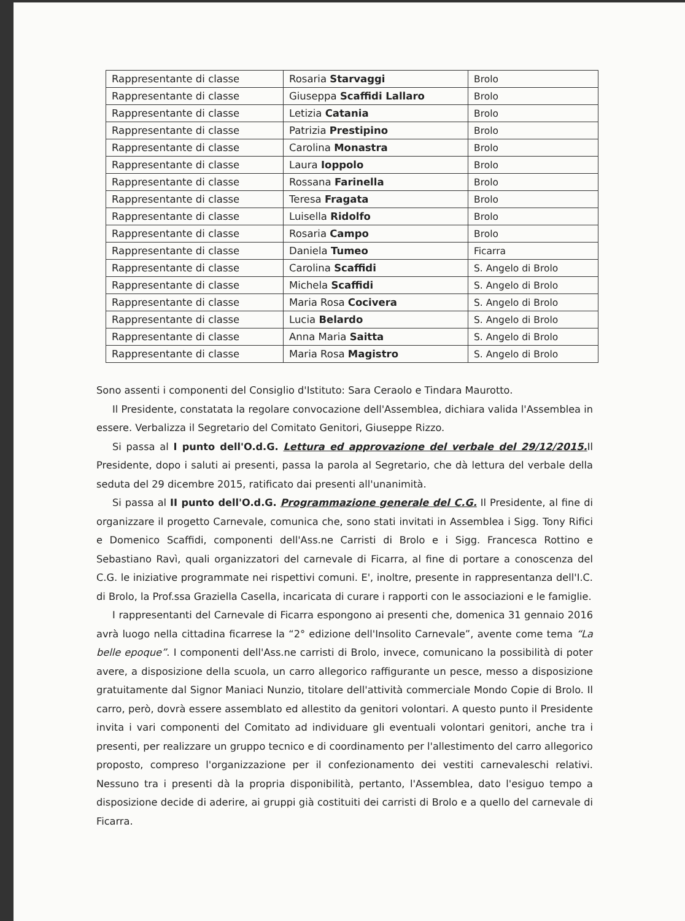| Rappresentante di classe | Rosaria Starvaggi | Brolo |
| Rappresentante di classe | Giuseppa Scaffidi Lallaro | Brolo |
| Rappresentante di classe | Letizia Catania | Brolo |
| Rappresentante di classe | Patrizia Prestipino | Brolo |
| Rappresentante di classe | Carolina Monastra | Brolo |
| Rappresentante di classe | Laura Ioppolo | Brolo |
| Rappresentante di classe | Rossana Farinella | Brolo |
| Rappresentante di classe | Teresa Fragata | Brolo |
| Rappresentante di classe | Luisella Ridolfo | Brolo |
| Rappresentante di classe | Rosaria Campo | Brolo |
| Rappresentante di classe | Daniela Tumeo | Ficarra |
| Rappresentante di classe | Carolina Scaffidi | S. Angelo di Brolo |
| Rappresentante di classe | Michela Scaffidi | S. Angelo di Brolo |
| Rappresentante di classe | Maria Rosa Cocivera | S. Angelo di Brolo |
| Rappresentante di classe | Lucia Belardo | S. Angelo di Brolo |
| Rappresentante di classe | Anna Maria Saitta | S. Angelo di Brolo |
| Rappresentante di classe | Maria Rosa Magistro | S. Angelo di Brolo |
Sono assenti i componenti del Consiglio d'Istituto: Sara Ceraolo e Tindara Maurotto.
Il Presidente, constatata la regolare convocazione dell'Assemblea, dichiara valida l'Assemblea in essere. Verbalizza il Segretario del Comitato Genitori, Giuseppe Rizzo.
Si passa al I punto dell'O.d.G. Lettura ed approvazione del verbale del 29/12/2015. Il Presidente, dopo i saluti ai presenti, passa la parola al Segretario, che dà lettura del verbale della seduta del 29 dicembre 2015, ratificato dai presenti all'unanimità.
Si passa al II punto dell'O.d.G. Programmazione generale del C.G. Il Presidente, al fine di organizzare il progetto Carnevale, comunica che, sono stati invitati in Assemblea i Sigg. Tony Rifici e Domenico Scaffidi, componenti dell'Ass.ne Carristi di Brolo e i Sigg. Francesca Rottino e Sebastiano Ravì, quali organizzatori del carnevale di Ficarra, al fine di portare a conoscenza del C.G. le iniziative programmate nei rispettivi comuni. E', inoltre, presente in rappresentanza dell'I.C. di Brolo, la Prof.ssa Graziella Casella, incaricata di curare i rapporti con le associazioni e le famiglie.
I rappresentanti del Carnevale di Ficarra espongono ai presenti che, domenica 31 gennaio 2016 avrà luogo nella cittadina ficarrese la “2° edizione dell'Insolito Carnevale”, avente come tema “La belle epoque”. I componenti dell'Ass.ne carristi di Brolo, invece, comunicano la possibilità di poter avere, a disposizione della scuola, un carro allegorico raffigurante un pesce, messo a disposizione gratuitamente dal Signor Maniaci Nunzio, titolare dell'attività commerciale Mondo Copie di Brolo. Il carro, però, dovrà essere assemblato ed allestito da genitori volontari. A questo punto il Presidente invita i vari componenti del Comitato ad individuare gli eventuali volontari genitori, anche tra i presenti, per realizzare un gruppo tecnico e di coordinamento per l'allestimento del carro allegorico proposto, compreso l'organizzazione per il confezionamento dei vestiti carnevaleschi relativi. Nessuno tra i presenti dà la propria disponibilità, pertanto, l'Assemblea, dato l'esiguo tempo a disposizione decide di aderire, ai gruppi già costituiti dei carristi di Brolo e a quello del carnevale di Ficarra.